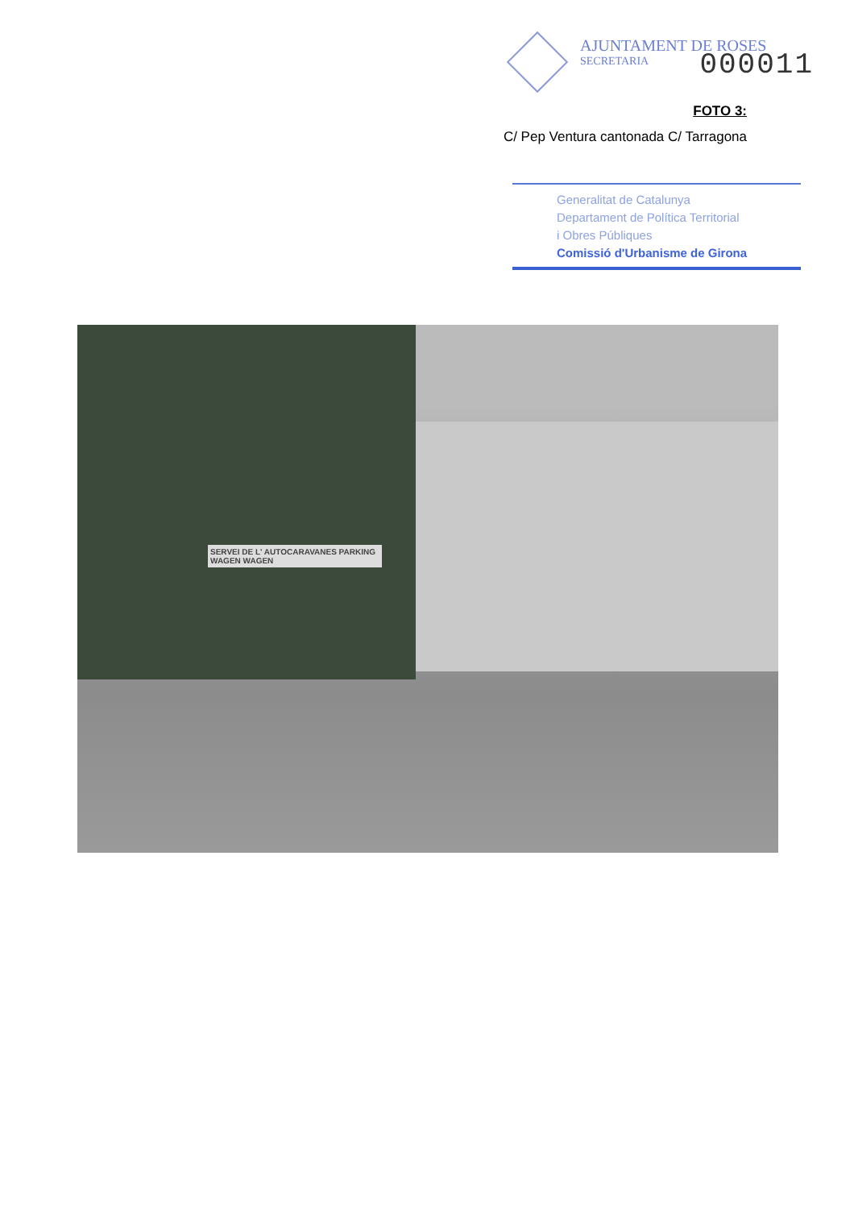AJUNTAMENT DE ROSES
SECRETARIA
000011
FOTO 3:
C/ Pep Ventura cantonada C/ Tarragona
Generalitat de Catalunya
Departament de Política Territorial
i Obres Públiques
Comissió d'Urbanisme de Girona
SERVEI DE L' AUTOCARAVANES PARKING WAGEN WAGEN